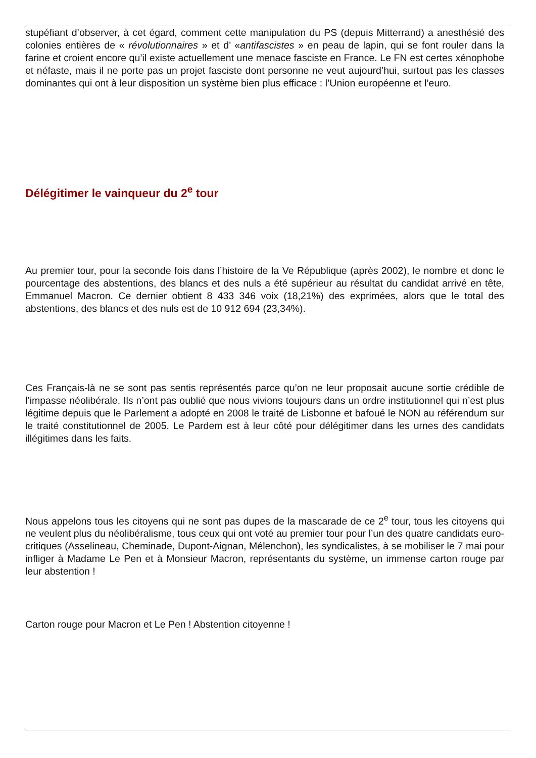stupéfiant d’observer, à cet égard, comment cette manipulation du PS (depuis Mitterrand) a anesthésié des colonies entières de « révolutionnaires » et d’ «antifascistes » en peau de lapin, qui se font rouler dans la farine et croient encore qu’il existe actuellement une menace fasciste en France. Le FN est certes xénophobe et néfaste, mais il ne porte pas un projet fasciste dont personne ne veut aujourd’hui, surtout pas les classes dominantes qui ont à leur disposition un système bien plus efficace : l’Union européenne et l’euro.
Délégitimer le vainqueur du 2<sup>e</sup> tour
Au premier tour, pour la seconde fois dans l’histoire de la Ve République (après 2002), le nombre et donc le pourcentage des abstentions, des blancs et des nuls a été supérieur au résultat du candidat arrivé en tête, Emmanuel Macron. Ce dernier obtient 8 433 346 voix (18,21%) des exprimées, alors que le total des abstentions, des blancs et des nuls est de 10 912 694 (23,34%).
Ces Français-là ne se sont pas sentis représentés parce qu’on ne leur proposait aucune sortie crédible de l’impasse néolibérale. Ils n’ont pas oublié que nous vivions toujours dans un ordre institutionnel qui n’est plus légitime depuis que le Parlement a adopté en 2008 le traité de Lisbonne et bafoué le NON au référendum sur le traité constitutionnel de 2005. Le Pardem est à leur côté pour délégitimer dans les urnes des candidats illégitimes dans les faits.
Nous appelons tous les citoyens qui ne sont pas dupes de la mascarade de ce 2<sup>e</sup> tour, tous les citoyens qui ne veulent plus du néolibéralisme, tous ceux qui ont voté au premier tour pour l’un des quatre candidats euro-critiques (Asselineau, Cheminade, Dupont-Aignan, Mélenchon), les syndicalistes, à se mobiliser le 7 mai pour infliger à Madame Le Pen et à Monsieur Macron, représentants du système, un immense carton rouge par leur abstention !
Carton rouge pour Macron et Le Pen ! Abstention citoyenne !